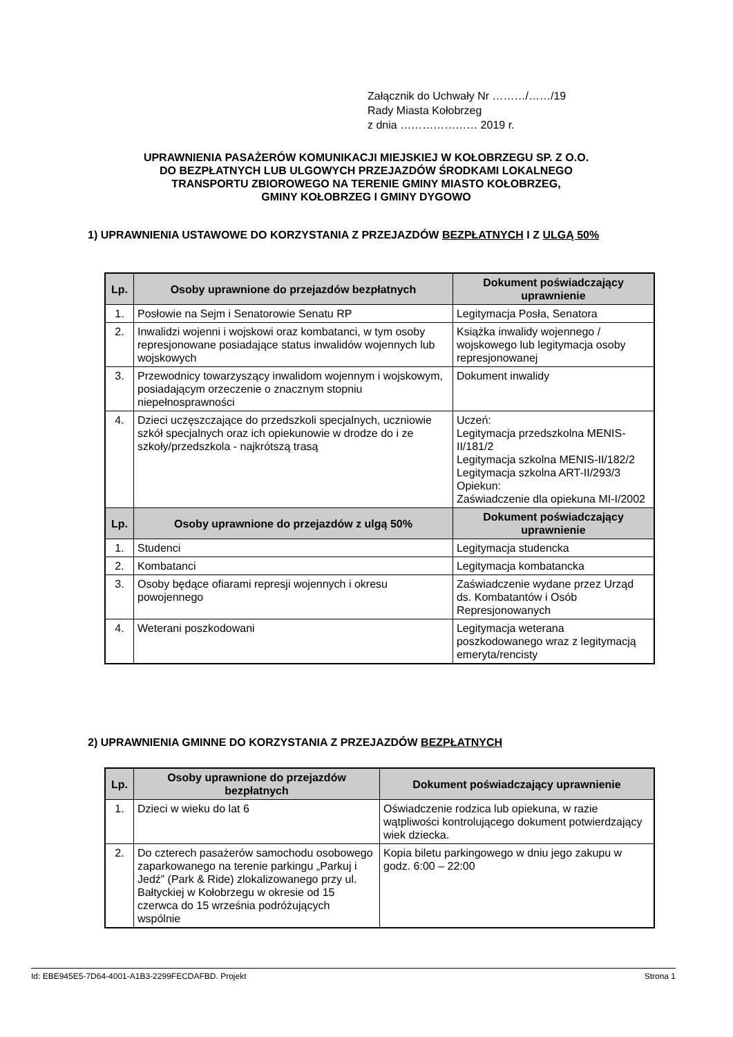Załącznik do Uchwały Nr ………/……/19
Rady Miasta Kołobrzeg
z dnia ………………… 2019 r.
UPRAWNIENIA PASAŻERÓW KOMUNIKACJI MIEJSKIEJ W KOŁOBRZEGU SP. Z O.O.
DO BEZPŁATNYCH LUB ULGOWYCH PRZEJAZDÓW ŚRODKAMI LOKALNEGO
TRANSPORTU ZBIOROWEGO NA TERENIE GMINY MIASTO KOŁOBRZEG,
GMINY KOŁOBRZEG I GMINY DYGOWO
1) UPRAWNIENIA USTAWOWE DO KORZYSTANIA Z PRZEJAZDÓW BEZPŁATNYCH I Z ULGĄ 50%
| Lp. | Osoby uprawnione do przejazdów bezpłatnych | Dokument poświadczający uprawnienie |
| --- | --- | --- |
| 1. | Posłowie na Sejm i Senatorowie Senatu RP | Legitymacja Posła, Senatora |
| 2. | Inwalidzi wojenni i wojskowi oraz kombatanci, w tym osoby represjonowane posiadające status inwalidów wojennych lub wojskowych | Książka inwalidy wojennego / wojskowego lub legitymacja osoby represjonowanej |
| 3. | Przewodnicy towarzyszący inwalidom wojennym i wojskowym, posiadającym orzeczenie o znacznym stopniu niepełnosprawności | Dokument inwalidy |
| 4. | Dzieci uczęszczające do przedszkoli specjalnych, uczniowie szkół specjalnych oraz ich opiekunowie w drodze do i ze szkoły/przedszkola - najkrótszą trasą | Uczeń: Legitymacja przedszkolna MENIS-II/181/2 Legitymacja szkolna MENIS-II/182/2 Legitymacja szkolna ART-II/293/3 Opiekun: Zaświadczenie dla opiekuna MI-I/2002 |
| Lp. | Osoby uprawnione do przejazdów z ulgą 50% | Dokument poświadczający uprawnienie |
| 1. | Studenci | Legitymacja studencka |
| 2. | Kombatanci | Legitymacja kombatancka |
| 3. | Osoby będące ofiarami represji wojennych i okresu powojennego | Zaświadczenie wydane przez Urząd ds. Kombatantów i Osób Represjonowanych |
| 4. | Weterani poszkodowani | Legitymacja weterana poszkodowanego wraz z legitymacją emeryta/rencisty |
2) UPRAWNIENIA GMINNE DO KORZYSTANIA Z PRZEJAZDÓW BEZPŁATNYCH
| Lp. | Osoby uprawnione do przejazdów bezpłatnych | Dokument poświadczający uprawnienie |
| --- | --- | --- |
| 1. | Dzieci w wieku do lat 6 | Oświadczenie rodzica lub opiekuna, w razie wątpliwości kontrolującego dokument potwierdzający wiek dziecka. |
| 2. | Do czterech pasażerów samochodu osobowego zaparkowanego na terenie parkingu „Parkuj i Jedź” (Park & Ride) zlokalizowanego przy ul. Bałtyckiej w Kołobrzegu w okresie od 15 czerwca do 15 września podróżujących wspólnie | Kopia biletu parkingowego w dniu jego zakupu w godz. 6:00 – 22:00 |
Id: EBE945E5-7D64-4001-A1B3-2299FECDAFBD. Projekt Strona 1